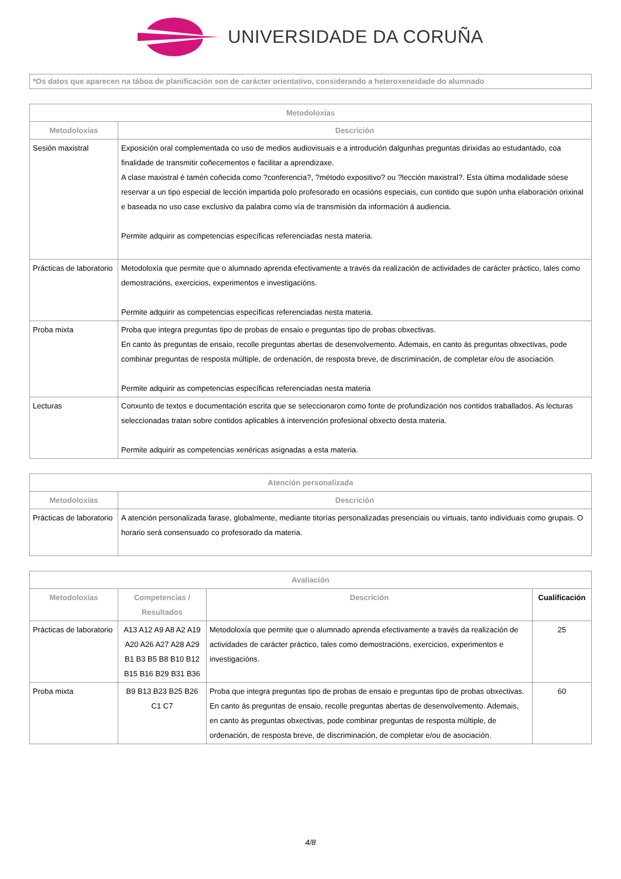UNIVERSIDADE DA CORUÑA
*Os datos que aparecen na táboa de planificación son de carácter orientativo, considerando a heteroxeneidade do alumnado
| Metodoloxías | |
| --- | --- |
| Metodoloxías | Descrición |
| Sesión maxistral | Exposición oral complementada co uso de medios audiovisuais e a introdución dalgunhas preguntas dirixidas ao estudantado, coa finalidade de transmitir coñecementos e facilitar a aprendizaxe. A clase maxistral é tamén coñecida como ?conferencia?, ?método expositivo? ou ?lección maxistral?. Esta última modalidade sóese reservar a un tipo especial de lección impartida polo profesorado en ocasións especiais, cun contido que supón unha elaboración orixinal e baseada no uso case exclusivo da palabra como vía de transmisión da información á audiencia. Permite adquirir as competencias específicas referenciadas nesta materia. |
| Prácticas de laboratorio | Metodoloxía que permite que o alumnado aprenda efectivamente a través da realización de actividades de carácter práctico, tales como demostracións, exercicios, experimentos e investigacións. Permite adquirir as competencias específicas referenciadas nesta materia. |
| Proba mixta | Proba que integra preguntas tipo de probas de ensaio e preguntas tipo de probas obxectivas. En canto ás preguntas de ensaio, recolle preguntas abertas de desenvolvemento. Ademais, en canto ás preguntas obxectivas, pode combinar preguntas de resposta múltiple, de ordenación, de resposta breve, de discriminación, de completar e/ou de asociación. Permite adquirir as competencias específicas referenciadas nesta materia |
| Lecturas | Conxunto de textos e documentación escrita que se seleccionaron como fonte de profundización nos contidos traballados. As lecturas seleccionadas tratan sobre contidos aplicables á intervención profesional obxecto desta materia. Permite adquirir as competencias xenéricas asignadas a esta materia. |
| Atención personalizada | |
| --- | --- |
| Metodoloxías | Descrición |
| Prácticas de laboratorio | A atención personalizada farase, globalmente, mediante titorías personalizadas presenciais ou virtuais, tanto individuais como grupais. O horario será consensuado co profesorado da materia. |
| Avaliación | | | |
| --- | --- | --- | --- |
| Metodoloxías | Competencias / Resultados | Descrición | Cualificación |
| Prácticas de laboratorio | A13 A12 A9 A8 A2 A19 A20 A26 A27 A28 A29 B1 B3 B5 B8 B10 B12 B15 B16 B29 B31 B36 | Metodoloxía que permite que o alumnado aprenda efectivamente a través da realización de actividades de carácter práctico, tales como demostracións, exercicios, experimentos e investigacións. | 25 |
| Proba mixta | B9 B13 B23 B25 B26 C1 C7 | Proba que integra preguntas tipo de probas de ensaio e preguntas tipo de probas obxectivas. En canto ás preguntas de ensaio, recolle preguntas abertas de desenvolvemento. Ademais, en canto ás preguntas obxectivas, pode combinar preguntas de resposta múltiple, de ordenación, de resposta breve, de discriminación, de completar e/ou de asociación. | 60 |
4/8